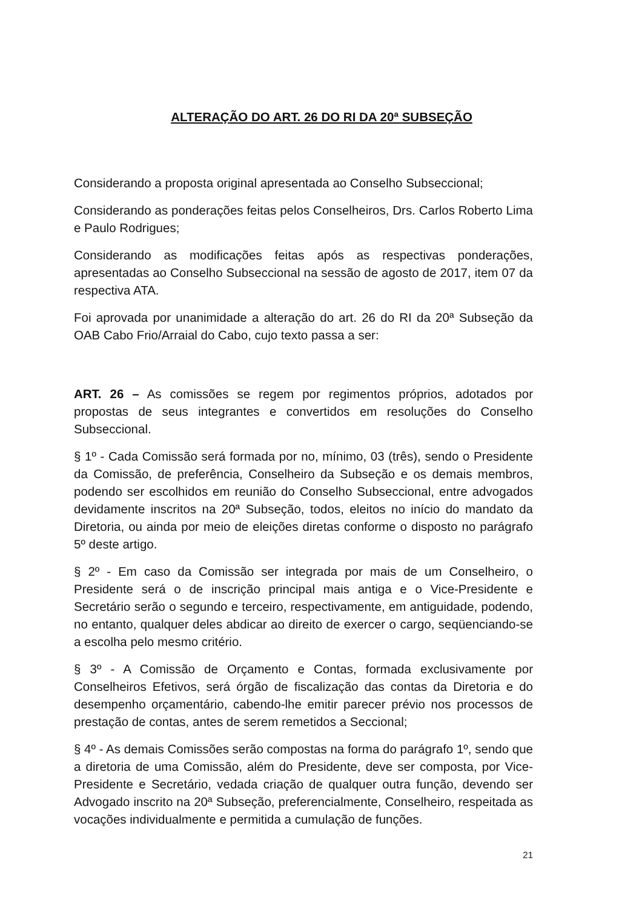ALTERAÇÃO DO ART. 26 DO RI DA 20ª SUBSEÇÃO
Considerando a proposta original apresentada ao Conselho Subseccional;
Considerando as ponderações feitas pelos Conselheiros, Drs. Carlos Roberto Lima e Paulo Rodrigues;
Considerando as modificações feitas após as respectivas ponderações, apresentadas ao Conselho Subseccional na sessão de agosto de 2017, item 07 da respectiva ATA.
Foi aprovada por unanimidade a alteração do art. 26 do RI da 20ª Subseção da OAB Cabo Frio/Arraial do Cabo, cujo texto passa a ser:
ART. 26 – As comissões se regem por regimentos próprios, adotados por propostas de seus integrantes e convertidos em resoluções do Conselho Subseccional.
§ 1º - Cada Comissão será formada por no, mínimo, 03 (três), sendo o Presidente da Comissão, de preferência, Conselheiro da Subseção e os demais membros, podendo ser escolhidos em reunião do Conselho Subseccional, entre advogados devidamente inscritos na 20ª Subseção, todos, eleitos no início do mandato da Diretoria, ou ainda por meio de eleições diretas conforme o disposto no parágrafo 5º deste artigo.
§ 2º - Em caso da Comissão ser integrada por mais de um Conselheiro, o Presidente será o de inscrição principal mais antiga e o Vice-Presidente e Secretário serão o segundo e terceiro, respectivamente, em antiguidade, podendo, no entanto, qualquer deles abdicar ao direito de exercer o cargo, seqüenciando-se a escolha pelo mesmo critério.
§ 3º - A Comissão de Orçamento e Contas, formada exclusivamente por Conselheiros Efetivos, será órgão de fiscalização das contas da Diretoria e do desempenho orçamentário, cabendo-lhe emitir parecer prévio nos processos de prestação de contas, antes de serem remetidos a Seccional;
§ 4º - As demais Comissões serão compostas na forma do parágrafo 1º, sendo que a diretoria de uma Comissão, além do Presidente, deve ser composta, por Vice-Presidente e Secretário, vedada criação de qualquer outra função, devendo ser Advogado inscrito na 20ª Subseção, preferencialmente, Conselheiro, respeitada as vocações individualmente e permitida a cumulação de funções.
21